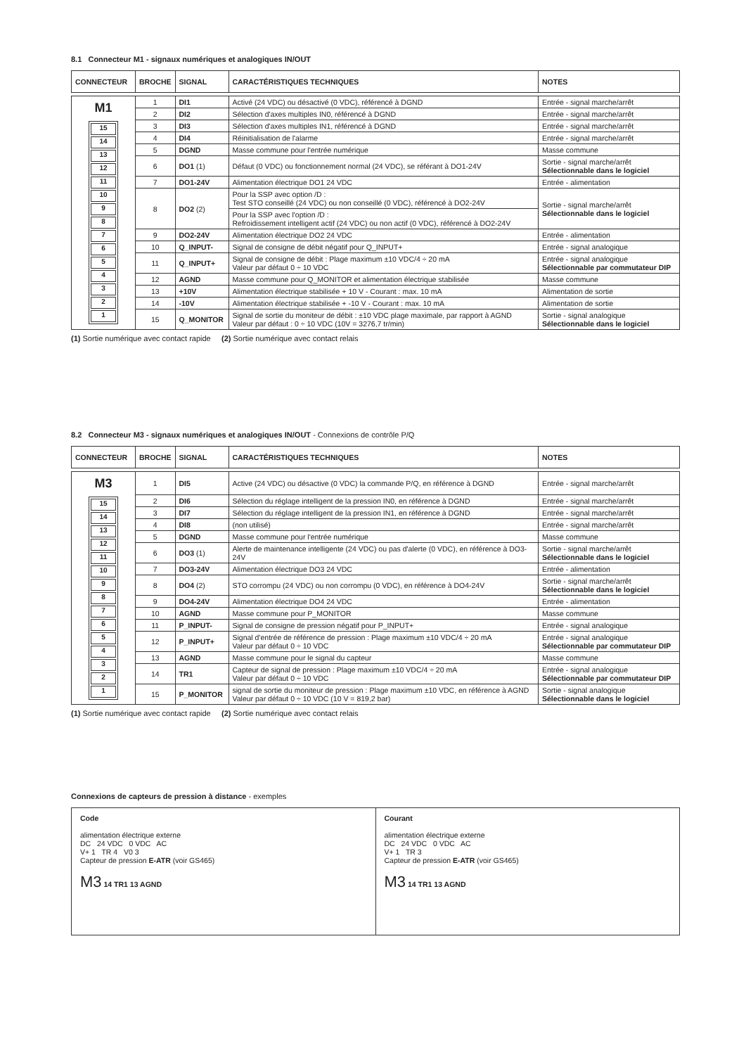8.1 Connecteur M1 - signaux numériques et analogiques IN/OUT
| CONNECTEUR | BROCHE | SIGNAL | CARACTÉRISTIQUES TECHNIQUES | NOTES |
| --- | --- | --- | --- | --- |
| M1 15 14 13 12 11 10 9 8 7 6 5 4 3 2 1 | 1 | DI1 | Activé (24 VDC) ou désactivé (0 VDC), référencé à DGND | Entrée - signal marche/arrêt |
| | 2 | DI2 | Sélection d'axes multiples IN0, référencé à DGND | Entrée - signal marche/arrêt |
| | 3 | DI3 | Sélection d'axes multiples IN1, référencé à DGND | Entrée - signal marche/arrêt |
| | 4 | DI4 | Réinitialisation de l'alarme | Entrée - signal marche/arrêt |
| | 5 | DGND | Masse commune pour l'entrée numérique | Masse commune |
| | 6 | DO1 (1) | Défaut (0 VDC) ou fonctionnement normal (24 VDC), se référant à DO1-24V | Sortie - signal marche/arrêt Sélectionnable dans le logiciel |
| | 7 | DO1-24V | Alimentation électrique DO1 24 VDC | Entrée - alimentation |
| | 8 | DO2 (2) | Pour la SSP avec option /D : Test STO conseillé (24 VDC) ou non conseillé (0 VDC), référencé à DO2-24V | Sortie - signal marche/arrêt Sélectionnable dans le logiciel |
| | | | Pour la SSP avec l'option /D : Refroidissement intelligent actif (24 VDC) ou non actif (0 VDC), référencé à DO2-24V | |
| | 9 | DO2-24V | Alimentation électrique DO2 24 VDC | Entrée - alimentation |
| | 10 | Q_INPUT- | Signal de consigne de débit négatif pour Q_INPUT+ | Entrée - signal analogique |
| | 11 | Q_INPUT+ | Signal de consigne de débit : Plage maximum ±10 VDC/4 ÷ 20 mA Valeur par défaut 0 ÷ 10 VDC | Entrée - signal analogique Sélectionnable par commutateur DIP |
| | 12 | AGND | Masse commune pour Q_MONITOR et alimentation électrique stabilisée | Masse commune |
| | 13 | +10V | Alimentation électrique stabilisée + 10 V - Courant : max. 10 mA | Alimentation de sortie |
| | 14 | -10V | Alimentation électrique stabilisée + -10 V - Courant : max. 10 mA | Alimentation de sortie |
| | 15 | Q_MONITOR | Signal de sortie du moniteur de débit : ±10 VDC plage maximale, par rapport à AGND Valeur par défaut : 0 ÷ 10 VDC (10V = 3276,7 tr/min) | Sortie - signal analogique Sélectionnable dans le logiciel |
(1) Sortie numérique avec contact rapide (2) Sortie numérique avec contact relais
8.2 Connecteur M3 - signaux numériques et analogiques IN/OUT - Connexions de contrôle P/Q
| CONNECTEUR | BROCHE | SIGNAL | CARACTÉRISTIQUES TECHNIQUES | NOTES |
| --- | --- | --- | --- | --- |
| M3 15 14 13 12 11 10 9 8 7 6 5 4 3 2 1 | 1 | DI5 | Active (24 VDC) ou désactive (0 VDC) la commande P/Q, en référence à DGND | Entrée - signal marche/arrêt |
| | 2 | DI6 | Sélection du réglage intelligent de la pression IN0, en référence à DGND | Entrée - signal marche/arrêt |
| | 3 | DI7 | Sélection du réglage intelligent de la pression IN1, en référence à DGND | Entrée - signal marche/arrêt |
| | 4 | DI8 | (non utilisé) | Entrée - signal marche/arrêt |
| | 5 | DGND | Masse commune pour l'entrée numérique | Masse commune |
| | 6 | DO3 (1) | Alerte de maintenance intelligente (24 VDC) ou pas d'alerte (0 VDC), en référence à DO3-24V | Sortie - signal marche/arrêt Sélectionnable dans le logiciel |
| | 7 | DO3-24V | Alimentation électrique DO3 24 VDC | Entrée - alimentation |
| | 8 | DO4 (2) | STO corrompu (24 VDC) ou non corrompu (0 VDC), en référence à DO4-24V | Sortie - signal marche/arrêt Sélectionnable dans le logiciel |
| | 9 | DO4-24V | Alimentation électrique DO4 24 VDC | Entrée - alimentation |
| | 10 | AGND | Masse commune pour P_MONITOR | Masse commune |
| | 11 | P_INPUT- | Signal de consigne de pression négatif pour P_INPUT+ | Entrée - signal analogique |
| | 12 | P_INPUT+ | Signal d'entrée de référence de pression : Plage maximum ±10 VDC/4 ÷ 20 mA Valeur par défaut 0 ÷ 10 VDC | Entrée - signal analogique Sélectionnable par commutateur DIP |
| | 13 | AGND | Masse commune pour le signal du capteur | Masse commune |
| | 14 | TR1 | Capteur de signal de pression : Plage maximum ±10 VDC/4 ÷ 20 mA Valeur par défaut 0 ÷ 10 VDC | Entrée - signal analogique Sélectionnable par commutateur DIP |
| | 15 | P_MONITOR | signal de sortie du moniteur de pression : Plage maximum ±10 VDC, en référence à AGND Valeur par défaut 0 ÷ 10 VDC (10 V = 819,2 bar) | Sortie - signal analogique Sélectionnable dans le logiciel |
(1) Sortie numérique avec contact rapide (2) Sortie numérique avec contact relais
Connexions de capteurs de pression à distance - exemples
Code
alimentation électrique externe
DC 24 VDC 0 VDC AC
V+ 1 TR 4 V0 3
Capteur de pression E-ATR (voir GS465)
M3 14 TR1 13 AGND
Courant
alimentation électrique externe
DC 24 VDC 0 VDC AC
V+ 1 TR 3
Capteur de pression E-ATR (voir GS465)
M3 14 TR1 13 AGND